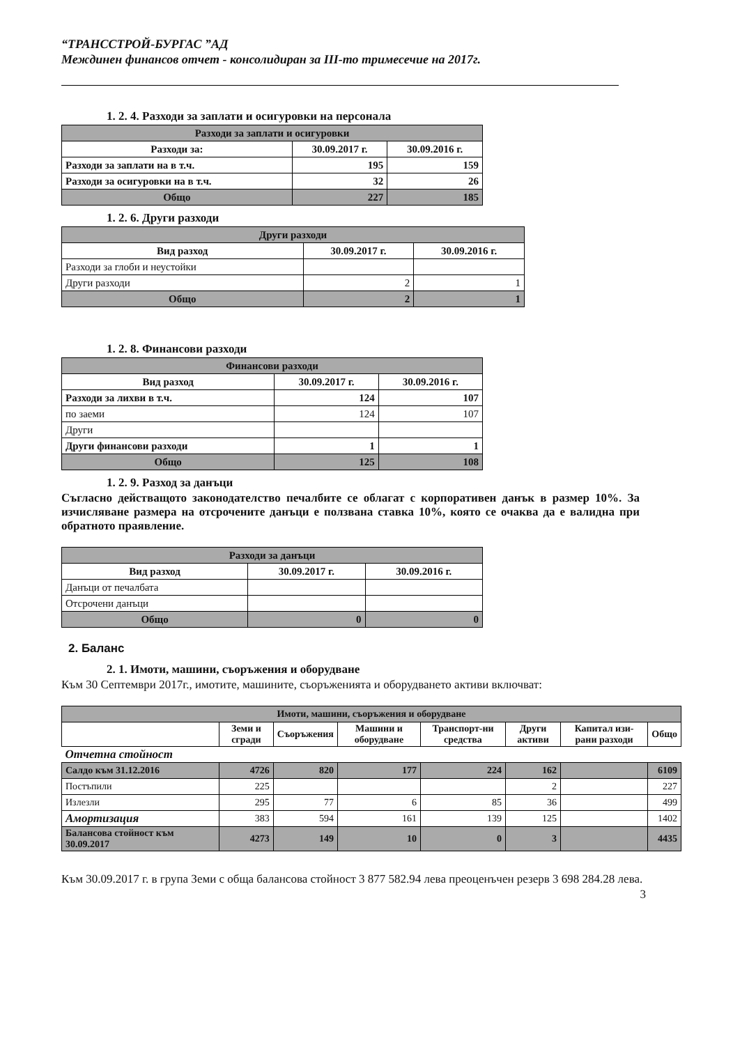“ТРАНССТРОЙ-БУРГАС ”АД
Междинен финансов отчет - консолидиран за III-то тримесечие на 2017г.
1. 2. 4. Разходи за заплати и осигуровки на персонала
| Разходи за заплати и осигуровки | | |
| --- | --- | --- |
| Разходи за: | 30.09.2017 г. | 30.09.2016 г. |
| Разходи за заплати на в т.ч. | 195 | 159 |
| Разходи за осигуровки на в т.ч. | 32 | 26 |
| Общо | 227 | 185 |
1. 2. 6. Други разходи
| Други разходи | | |
| --- | --- | --- |
| Вид разход | 30.09.2017 г. | 30.09.2016 г. |
| Разходи за глоби и неустойки | | |
| Други разходи | 2 | 1 |
| Общо | 2 | 1 |
1. 2. 8. Финансови разходи
| Финансови разходи | | |
| --- | --- | --- |
| Вид разход | 30.09.2017 г. | 30.09.2016 г. |
| Разходи за лихви в т.ч. | 124 | 107 |
| по заеми | 124 | 107 |
| Други | | |
| Други финансови разходи | 1 | 1 |
| Общо | 125 | 108 |
1. 2. 9. Разход за данъци
Съгласно действащото законодателство печалбите се облагат с корпоративен данък в размер 10%. За изчисляване размера на отсрочените данъци е ползвана ставка 10%, която се очаква да е валидна при обратното праявление.
| Разходи за данъци | | |
| --- | --- | --- |
| Вид разход | 30.09.2017 г. | 30.09.2016 г. |
| Данъци от печалбата | | |
| Отсрочени данъци | | |
| Общо | 0 | 0 |
2. Баланс
2. 1. Имоти, машини, съоръжения и оборудване
Към 30 Септември 2017г., имотите, машините, съоръженията и оборудването активи включват:
| Имоти, машини, съоръжения и оборудване | | | | | | | |
| --- | --- | --- | --- | --- | --- | --- | --- |
| | Земи и сгради | Съоръжения | Машини и оборудване | Транспорт-ни средства | Други активи | Капитал изи-рани разходи | Общо |
| Отчетна стойност | | | | | | | |
| Салдо към 31.12.2016 | 4726 | 820 | 177 | 224 | 162 | | 6109 |
| Постъпили | 225 | | | | 2 | | 227 |
| Излезли | 295 | 77 | 6 | 85 | 36 | | 499 |
| Амортизация | 383 | 594 | 161 | 139 | 125 | | 1402 |
| Балансова стойност към 30.09.2017 | 4273 | 149 | 10 | 0 | 3 | | 4435 |
Към 30.09.2017 г. в група Земи с обща балансова стойност 3 877 582.94 лева преоценъчен резерв 3 698 284.28 лева.
3